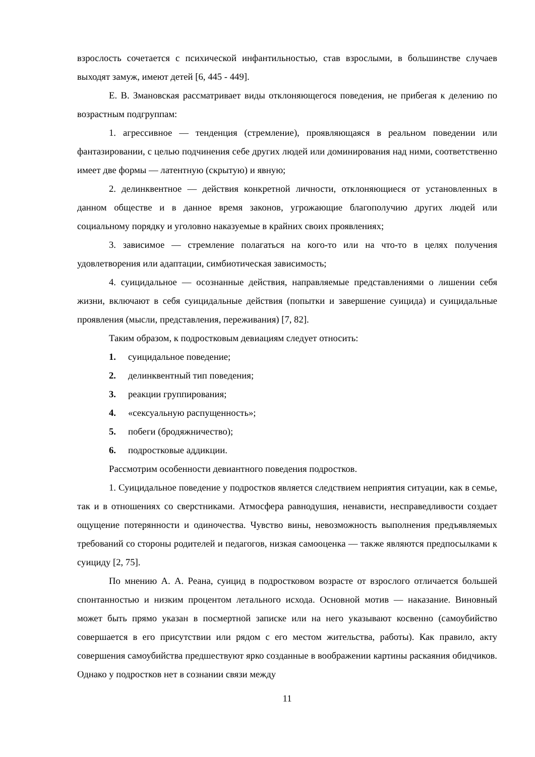взрослость сочетается с психической инфантильностью, став взрослыми, в большинстве случаев выходят замуж, имеют детей [6, 445 - 449].
Е. В. Змановская рассматривает виды отклоняющегося поведения, не прибегая к делению по возрастным подгруппам:
1. агрессивное — тенденция (стремление), проявляющаяся в реальном поведении или фантазировании, с целью подчинения себе других людей или доминирования над ними, соответственно имеет две формы — латентную (скрытую) и явную;
2. делинквентное — действия конкретной личности, отклоняющиеся от установленных в данном обществе и в данное время законов, угрожающие благополучию других людей или социальному порядку и уголовно наказуемые в крайних своих проявлениях;
3. зависимое — стремление полагаться на кого-то или на что-то в целях получения удовлетворения или адаптации, симбиотическая зависимость;
4. суицидальное — осознанные действия, направляемые представлениями о лишении себя жизни, включают в себя суицидальные действия (попытки и завершение суицида) и суицидальные проявления (мысли, представления, переживания) [7, 82].
Таким образом, к подростковым девиациям следует относить:
1. суицидальное поведение;
2. делинквентный тип поведения;
3. реакции группирования;
4. «сексуальную распущенность»;
5. побеги (бродяжничество);
6. подростковые аддикции.
Рассмотрим особенности девиантного поведения подростков.
1. Суицидальное поведение у подростков является следствием неприятия ситуации, как в семье, так и в отношениях со сверстниками. Атмосфера равнодушия, ненависти, несправедливости создает ощущение потерянности и одиночества. Чувство вины, невозможность выполнения предъявляемых требований со стороны родителей и педагогов, низкая самооценка — также являются предпосылками к суициду [2, 75].
По мнению А. А. Реана, суицид в подростковом возрасте от взрослого отличается большей спонтанностью и низким процентом летального исхода. Основной мотив — наказание. Виновный может быть прямо указан в посмертной записке или на него указывают косвенно (самоубийство совершается в его присутствии или рядом с его местом жительства, работы). Как правило, акту совершения самоубийства предшествуют ярко созданные в воображении картины раскаяния обидчиков. Однако у подростков нет в сознании связи между
11